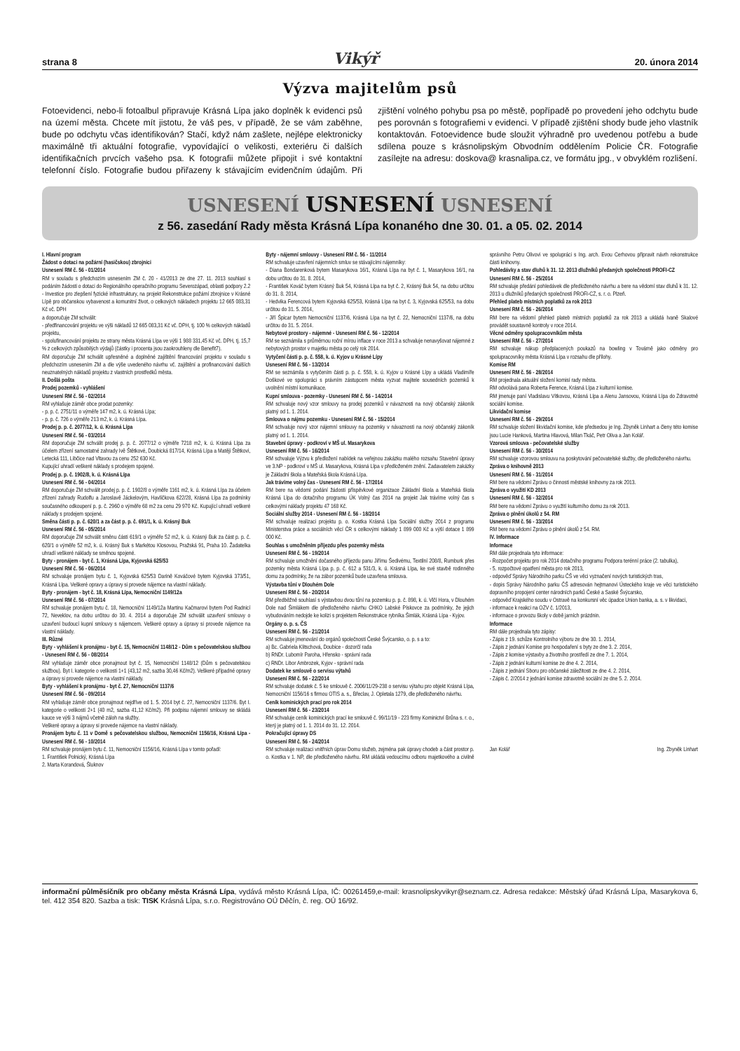strana 8 Vikýř 20. února 2014
Výzva majitelům psů
Fotoevidenci, nebo-li fotoalbul připravuje Krásná Lípa jako doplněk k evidenci psů na území města. Chcete mít jistotu, že váš pes, v případě, že se vám zaběhne, bude po odchytu včas identifikován? Stačí, když nám zašlete, nejlépe elektronicky maximálně tři aktuální fotografie, vypovídající o velikosti, exteriéru či dalších identifikačních prvcích vašeho psa. K fotografii můžete připojit i své kontaktní telefonní číslo. Fotografie budou přiřazeny k stávajícím evidenčním údajům. Při zjištění volného pohybu psa po městě, popřípadě po provedení jeho odchytu bude pes porovnán s fotografiemi v evidenci. V případě zjištění shody bude jeho vlastník kontaktován. Fotoevidence bude sloužit výhradně pro uvedenou potřebu a bude sdílena pouze s krásnolipským Obvodním oddělením Policie ČR. Fotografie zasílejte na adresu: doskova@ krasnalipa.cz, ve formátu jpg., v obvyklém rozlišení.
USNESENÍ USNESENÍ USNESENÍ
z 56. zasedání Rady města Krásná Lípa konaného dne 30. 01. a 05. 02. 2014
I. Hlavní program
Žádost o dotaci na požární (hasičskou) zbrojnici
Usnesení RM č. 56 - 01/2014
RM v souladu s předchozím usnesením ZM č. 20 - 41/2013 ze dne 27. 11. 2013 souhlasí s podáním žádosti o dotaci do Regionálního operačního programu Severozápad, oblasti podpory 2.2 - Investice pro zlepšení fyzické infrastruktury, na projekt Rekonstrukce požární zbrojnice v Krásné Lípě pro občanskou vybavenost a komunitní život, o celkových nákladech projektu 12 665 083,31 Kč vč. DPH
a doporučuje ZM schválit:
- předfinancování projektu ve výši nákladů 12 665 083,31 Kč vč. DPH, tj. 100 % celkových nákladů projektu,
- spolufinancování projektu ze strany města Krásná Lípa ve výši 1 988 331,45 Kč vč. DPH, tj. 15,7 % z celkových způsobilých výdajů (částky i procenta jsou zaokrouhleny dle Benefit7).
RM doporučuje ZM schválit upřesněné a doplněné zajištění financování projektu v souladu s předchozím usnesením ZM a dle výše uvedeného návrhu vč. zajištění a profinancování dalších neuznatelných nákladů projektu z vlastních prostředků města.
II. Došlá pošta
Prodej pozemků - vyhlášení
Usnesení RM č. 56 - 02/2014
RM vyhlašuje záměr obce prodat pozemky:
- p. p. č. 2751/11 o výměře 147 m2, k. ú. Krásná Lípa;
- p. p. č. 726 o výměře 213 m2, k. ú. Krásná Lípa.
Prodej p. p. č. 2077/12, k. ú. Krásná Lípa
Usnesení RM č. 56 - 03/2014
RM doporučuje ZM schválit prodej p. p. č. 2077/12 o výměře 7218 m2, k. ú. Krásná Lípa za účelem zřízení samostatné zahrady Ivě Štětkové, Doubická 817/14, Krásná Lípa a Matěji Štětkovi, Letecká 111, Libčice nad Vltavou za cenu 252 630 Kč.
Kupující uhradí veškeré náklady s prodejem spojené.
Prodej p. p. č. 1902/8, k. ú. Krásná Lípa
Usnesení RM č. 56 - 04/2014
RM doporučuje ZM schválit prodej p. p. č. 1902/8 o výměře 1161 m2, k. ú. Krásná Lípa za účelem zřízení zahrady Rudolfu a Jaroslavě Jäckelovým, Havlíčkova 622/28, Krásná Lípa za podmínky současného odkoupení p. p. č. 2960 o výměře 68 m2 za cenu 29 970 Kč. Kupující uhradí veškeré náklady s prodejem spojené.
Směna části p. p. č. 620/1 a za část p. p. č. 691/1, k. ú. Krásný Buk
Usnesení RM č. 56 - 05/2014
RM doporučuje ZM schválit směnu části 619/1 o výměře 52 m2, k. ú. Krásný Buk za část p. p. č. 620/1 o výměře 52 m2, k. ú. Krásný Buk s Markétou Klosovou, Pražská 91, Praha 10. Žadatelka uhradí veškeré náklady se směnou spojené.
Byty - pronájem - byt č. 1, Krásná Lípa, Kyjovská 625/53
Usnesení RM č. 56 - 06/2014
RM schvaluje pronájem bytu č. 1, Kyjovská 625/53 Darině Kováčové bytem Kyjovská 373/51, Krásná Lípa. Veškeré opravy a úpravy si provede nájemce na vlastní náklady.
Byty - pronájem - byt č. 18, Krásná Lípa, Nemocniční 1149/12a
Usnesení RM č. 56 - 07/2014
RM schvaluje pronájem bytu č. 18, Nemocniční 1149/12a Martinu Kačmarovi bytem Pod Radnicí 72, Neveklov, na dobu určitou do 30. 4. 2014 a doporučuje ZM schválit uzavření smlouvy o uzavření budoucí kupní smlouvy s nájemcem. Veškeré opravy a úpravy si provede nájemce na vlastní náklady.
III. Různé
Byty - vyhlášení k pronájmu - byt č. 15, Nemocniční 1148/12 - Dům s pečovatelskou službou - Usnesení RM č. 56 - 08/2014
RM vyhlašuje záměr obce pronajmout byt č. 15, Nemocniční 1148/12 (Dům s pečovatelskou službou). Byt I. kategorie o velikosti 1+1 (43,12 m2, sazba 30,46 Kč/m2). Veškeré případné opravy a úpravy si provede nájemce na vlastní náklady.
Byty - vyhlášení k pronájmu - byt č. 27, Nemocniční 1137/6
Usnesení RM č. 56 - 09/2014
RM vyhlašuje záměr obce pronajmout nejdříve od 1. 5. 2014 byt č. 27, Nemocniční 1137/6. Byt I. kategorie o velikosti 2+1 (40 m2, sazba 41,12 Kč/m2). Při podpisu nájemní smlouvy se skládá kauce ve výši 3 nájmů včetně záloh na služby.
Veškeré opravy a úpravy si provede nájemce na vlastní náklady.
Pronájem bytu č. 11 v Domě s pečovatelskou službou, Nemocniční 1156/16, Krásná Lípa - Usnesení RM č. 56 - 10/2014
RM schvaluje pronájem bytu č. 11, Nemocniční 1156/16, Krásná Lípa v tomto pořadí:
1. František Polnický, Krásná Lípa
2. Marta Korandová, Šluknov
Byty - nájemní smlouvy - Usnesení RM č. 56 - 11/2014
RM schvaluje uzavření nájemních smluv se stávajícími nájemníky:
- Diana Bondarenková bytem Masarykova 16/1, Krásná Lípa na byt č. 1, Masarykova 16/1, na dobu určitou do 31. 8. 2014,
- František Kováč bytem Krásný Buk 54, Krásná Lípa na byt č. 2, Krásný Buk 54, na dobu určitou do 31. 8. 2014,
- Hedvika Ferencová bytem Kyjovská 625/53, Krásná Lípa na byt č. 3, Kyjovská 625/53, na dobu určitou do 31. 5. 2014,
- Jiří Špicar bytem Nemocniční 1137/6, Krásná Lípa na byt č. 22, Nemocniční 1137/6, na dobu určitou do 31. 5. 2014.
Nebytové prostory - nájemné - Usnesení RM č. 56 - 12/2014
RM se seznámila s průměrnou roční mírou inflace v roce 2013 a schvaluje nenavyšovat nájemné z nebytových prostor v majetku města po celý rok 2014.
Vytyčení části p. p. č. 558, k. ú. Kyjov u Krásné Lípy
Usnesení RM č. 56 - 13/2014
RM se seznámila s vytyčením části p. p. č. 558, k. ú. Kyjov u Krásné Lípy a ukládá Vladimíře Doškové ve spolupráci s právním zástupcem města vyzvat majitele sousedních pozemků k uvolnění místní komunikace.
Kupní smlouva - pozemky - Usnesení RM č. 56 - 14/2014
RM schvaluje nový vzor smlouvy na prodej pozemků v návaznosti na nový občanský zákoník platný od 1. 1. 2014.
Smlouva o nájmu pozemku - Usnesení RM č. 56 - 15/2014
RM schvaluje nový vzor nájemní smlouvy na pozemky v návaznosti na nový občanský zákoník platný od 1. 1. 2014.
Stavební úpravy - podkroví v MŠ ul. Masarykova
Usnesení RM č. 56 - 16/2014
RM schvaluje Výzvu k předložení nabídek na veřejnou zakázku malého rozsahu Stavební úpravy ve 3.NP - podkroví v MŠ ul. Masarykova, Krásná Lípa v předloženém znění. Zadavatelem zakázky je Základní škola a Mateřská škola Krásná Lípa.
Jak trávíme volný čas - Usnesení RM č. 56 - 17/2014
RM bere na vědomí podání žádosti příspěvkové organizace Základní škola a Mateřská škola Krásná Lípa do dotačního programu ÚK Volný čas 2014 na projekt Jak trávíme volný čas s celkovými náklady projektu 47 168 Kč.
Sociální služby 2014 - Usnesení RM č. 56 - 18/2014
RM schvaluje realizaci projektu p. o. Kostka Krásná Lípa Sociální služby 2014 z programu Ministerstva práce a sociálních věcí ČR s celkovými náklady 1 899 000 Kč a výší dotace 1 899 000 Kč.
Souhlas s umožněním příjezdu přes pozemky města
Usnesení RM č. 56 - 19/2014
RM schvaluje umožnění dočasného příjezdu panu Jiřímu Šedivému, Textilní 208/8, Rumburk přes pozemky města Krásná Lípa p. p. č. 612 a 531/3, k. ú. Krásná Lípa, ke své stavbě rodinného domu za podmínky, že na zábor pozemků bude uzavřena smlouva.
Výstavba tůní v Dlouhém Dole
Usnesení RM č. 56 - 20/2014
RM předběžně souhlasí s výstavbou dvou tůní na pozemku p. p. č. 898, k. ú. Vlčí Hora, v Dlouhém Dole nad Šimlákem dle předloženého návrhu CHKO Labské Pískovce za podmínky, že jejich vybudováním nedojde ke kolizi s projektem Rekonstrukce rybníka Šimlák, Krásná Lípa - Kyjov.
Orgány o. p. s. ČS
Usnesení RM č. 56 - 21/2014
RM schvaluje jmenování do orgánů společnosti České Švýcarsko, o. p. s a to:
a) Bc. Gabriela Klitschová, Doubice - dozorčí rada
b) RNDr. Lubomír Paroha, Hřensko - správní rada
c) RNDr. Libor Ambrozek, Kyjov - správní rada
Dodatek ke smlouvě o servisu výtahů
Usnesení RM č. 56 - 22/2014
RM schvaluje dodatek č. 5 ke smlouvě č. 2006/11/29-238 o servisu výtahu pro objekt Krásná Lípa, Nemocniční 1156/16 s firmou OTIS a. s., Břeclav, J. Opletala 1279, dle předloženého návrhu.
Ceník kominických prací pro rok 2014
Usnesení RM č. 56 - 23/2014
RM schvaluje ceník kominických prací ke smlouvě č. 99/11/19 - 223 firmy Kominictví Brůna s. r. o., který je platný od 1. 1. 2014 do 31. 12. 2014.
Pokračující úpravy DS
Usnesení RM č. 56 - 24/2014
RM schvaluje realizaci vnitřních úprav Domu služeb, zejména pak úpravy chodeb a část prostor p. o. Kostka v 1. NP, dle předloženého návrhu. RM ukládá vedoucímu odboru majetkového a civilně správního Petru Olivovi ve spolupráci s Ing. arch. Evou Cerhovou připravit návrh rekonstrukce části knihovny.
Pohledávky a stav dluhů k 31. 12. 2013 dlužníků předaných společnosti PROFI-CZ
Usnesení RM č. 56 - 25/2014
RM schvaluje předání pohledávek dle předloženého návrhu a bere na vědomí stav dluhů k 31. 12. 2013 u dlužníků předaných společnosti PROFI-CZ, s. r. o. Plzeň.
Přehled plateb místních poplatků za rok 2013
Usnesení RM č. 56 - 26/2014
RM bere na vědomí přehled plateb místních poplatků za rok 2013 a ukládá Ivaně Skalové provádět soustavně kontroly v roce 2014.
Věcné odměny spolupracovníkům města
Usnesení RM č. 56 - 27/2014
RM schvaluje nákup předplacených poukazů na bowling v Továrně jako odměny pro spolupracovníky města Krásná Lípa v rozsahu dle přílohy.
Komise RM
Usnesení RM č. 56 - 28/2014
RM projednala aktuální složení komisí rady města.
RM odvolává pana Roberta Ference, Krásná Lípa z kulturní komise.
RM jmenuje paní Vladislavu Vítkovou, Krásná Lípa a Alenu Jansovou, Krásná Lípa do Zdravotně sociální komise.
Likvidační komise
Usnesení RM č. 56 - 29/2014
RM schvaluje složení likvidační komise, kde předsedou je Ing. Zbyněk Linhart a členy této komise jsou Lucie Hanková, Martina Hlavová, Milan Tkáč, Petr Oliva a Jan Kolář.
Vzorová smlouva - pečovatelské služby
Usnesení RM č. 56 - 30/2014
RM schvaluje vzorovou smlouvu na poskytování pečovatelské služby, dle předloženého návrhu.
Zpráva o knihovně 2013
Usnesení RM č. 56 - 31/2014
RM bere na vědomí Zprávu o činnosti městské knihovny za rok 2013.
Zpráva o využití KD 2013
Usnesení RM č. 56 - 32/2014
RM bere na vědomí Zprávu o využití kulturního domu za rok 2013.
Zpráva o plnění úkolů z 54. RM
Usnesení RM č. 56 - 33/2014
RM bere na vědomí Zprávu o plnění úkolů z 54. RM.
IV. Informace
Informace
RM dále projednala tyto informace:
- Rozpočet projektu pro rok 2014 dotačního programu Podpora terénní práce (2. tabulka),
- 5. rozpočtové opatření města pro rok 2013,
- odpověď Správy Národního parku ČŠ ve věci vyznačení nových turistických tras,
- dopis Správy Národního parku ČŠ adresován hejtmanovi Ústeckého kraje ve věci turistického dopravního propojení center národních parků České a Saské Švýcarsko,
- odpověď Krajského soudu v Ostravě na konkursní věc úpadce Union banka, a. s. v likvidaci,
- informace k reakci na OZV č. 1/2013,
- informace o provozu školy v době jarních prázdnin.
Informace
RM dále projednala tyto zápisy:
- Zápis z 19. schůze Kontrolního výboru ze dne 30. 1. 2014,
- Zápis z jednání Komise pro hospodaření s byty ze dne 3. 2. 2014,
- Zápis z komise výstavby a životního prostředí ze dne 7. 1. 2014,
- Zápis z jednání kulturní komise ze dne 4. 2. 2014,
- Zápis z jednání Sboru pro občanské záležitosti ze dne 4. 2. 2014,
- Zápis č. 2/2014 z jednání komise zdravotně sociální ze dne 5. 2. 2014.
Jan Kolář Ing. Zbyněk Linhart
informační půlměsíčník pro občany města Krásná Lípa, vydává město Krásná Lípa, IČ: 00261459,e-mail: krasnolipskyvikyr@seznam.cz. Adresa redakce: Městský úřad Krásná Lípa, Masarykova 6, tel. 412 354 820. Sazba a tisk: TISK Krásná Lípa, s.r.o. Registrováno OÚ Děčín, č. reg. OÚ 16/92.